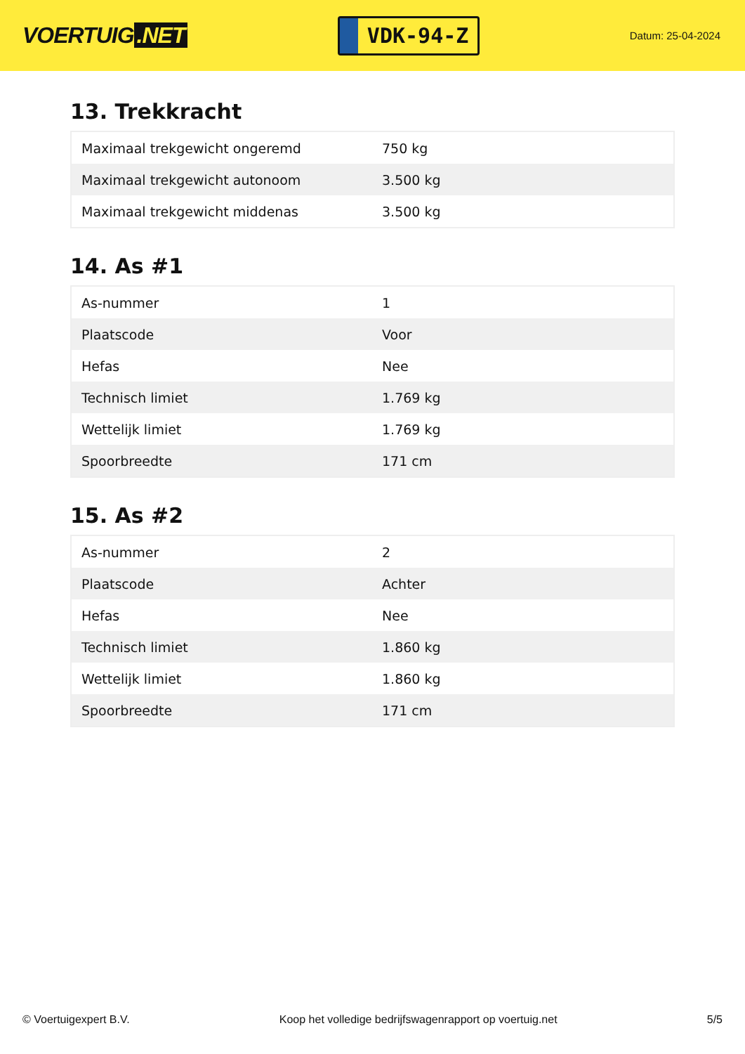VOERTUIG.NET
VDK-94-Z
Datum: 25-04-2024
13. Trekkracht
| Maximaal trekgewicht ongeremd | 750 kg |
| Maximaal trekgewicht autonoom | 3.500 kg |
| Maximaal trekgewicht middenas | 3.500 kg |
14. As #1
| As-nummer | 1 |
| Plaatscode | Voor |
| Hefas | Nee |
| Technisch limiet | 1.769 kg |
| Wettelijk limiet | 1.769 kg |
| Spoorbreedte | 171 cm |
15. As #2
| As-nummer | 2 |
| Plaatscode | Achter |
| Hefas | Nee |
| Technisch limiet | 1.860 kg |
| Wettelijk limiet | 1.860 kg |
| Spoorbreedte | 171 cm |
© Voertuigexpert B.V. Koop het volledige bedrijfswagenrapport op voertuig.net 5/5